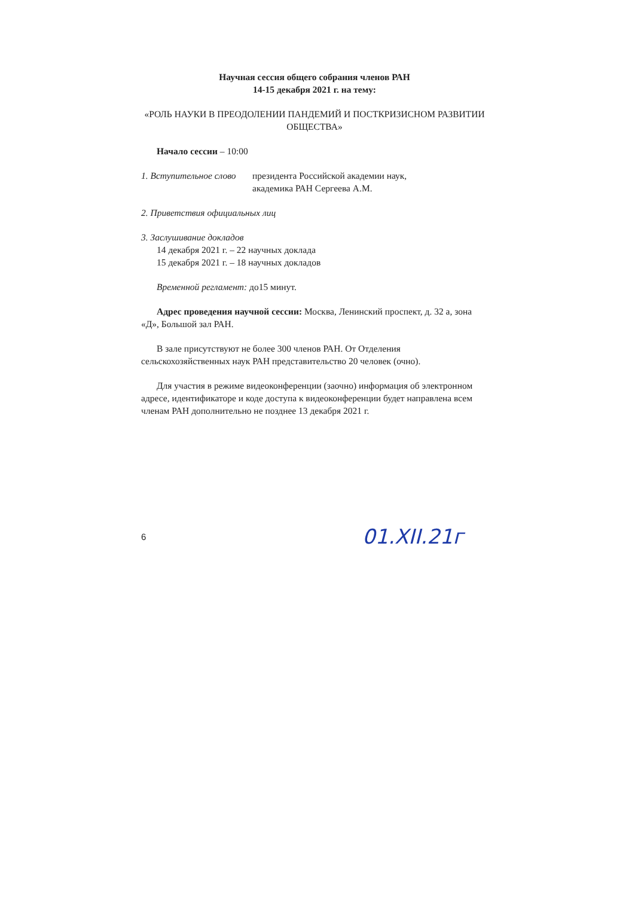Научная сессия общего собрания членов РАН
14-15 декабря 2021 г. на тему:
«РОЛЬ НАУКИ В ПРЕОДОЛЕНИИ ПАНДЕМИЙ И ПОСТКРИЗИСНОМ РАЗВИТИИ ОБЩЕСТВА»
Начало сессии – 10:00
1. Вступительное слово
президента Российской академии наук,
академика РАН Сергеева А.М.
2. Приветствия официальных лиц
3. Заслушивание докладов
14 декабря 2021 г. – 22 научных доклада
15 декабря 2021 г. – 18 научных докладов
Временной регламент: до15 минут.
Адрес проведения научной сессии: Москва, Ленинский проспект, д. 32 а, зона «Д», Большой зал РАН.
В зале присутствуют не более 300 членов РАН. От Отделения сельскохозяйственных наук РАН представительство 20 человек (очно).
Для участия в режиме видеоконференции (заочно) информация об электронном адресе, идентификаторе и коде доступа к видеоконференции будет направлена всем членам РАН дополнительно не позднее 13 декабря 2021 г.
6
01.XII.21г